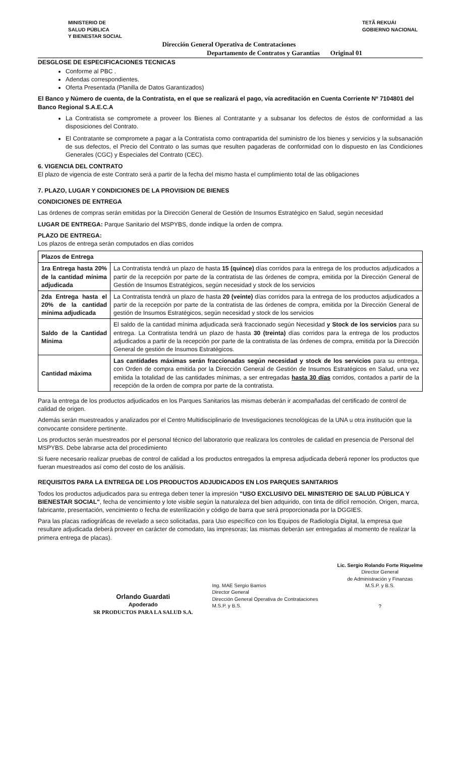MINISTERIO DE
SALUD PÚBLICA
Y BIENESTAR SOCIAL
TETÃ REKUÁI
GOBIERNO NACIONAL
Dirección General Operativa de Contrataciones
Departamento de Contratos y Garantías Original 01
DESGLOSE DE ESPECIFICACIONES TECNICAS
Conforme al PBC .
Adendas correspondientes.
Oferta Presentada (Planilla de Datos Garantizados)
El Banco y Número de cuenta, de la Contratista, en el que se realizará el pago, vía acreditación en Cuenta Corriente Nº 7104801 del Banco Regional S.A.E.C.A
La Contratista se compromete a proveer los Bienes al Contratante y a subsanar los defectos de éstos de conformidad a las disposiciones del Contrato.
El Contratante se compromete a pagar a la Contratista como contrapartida del suministro de los bienes y servicios y la subsanación de sus defectos, el Precio del Contrato o las sumas que resulten pagaderas de conformidad con lo dispuesto en las Condiciones Generales (CGC) y Especiales del Contrato (CEC).
6. VIGENCIA DEL CONTRATO
El plazo de vigencia de este Contrato será a partir de la fecha del mismo hasta el cumplimiento total de las obligaciones
7. PLAZO, LUGAR Y CONDICIONES DE LA PROVISION DE BIENES
CONDICIONES DE ENTREGA
Las órdenes de compras serán emitidas por la Dirección General de Gestión de Insumos Estratégico en Salud, según necesidad
LUGAR DE ENTREGA: Parque Sanitario del MSPYBS, donde indique la orden de compra.
PLAZO DE ENTREGA:
Los plazos de entrega serán computados en días corridos
| Plazos de Entrega | |
| --- | --- |
| 1ra Entrega hasta 20% de la cantidad mínima adjudicada | La Contratista tendrá un plazo de hasta 15 (quince) días corridos para la entrega de los productos adjudicados a partir de la recepción por parte de la contratista de las órdenes de compra, emitida por la Dirección General de Gestión de Insumos Estratégicos, según necesidad y stock de los servicios |
| 2da Entrega hasta el 20% de la cantidad mínima adjudicada | La Contratista tendrá un plazo de hasta 20 (veinte) días corridos para la entrega de los productos adjudicados a partir de la recepción por parte de la contratista de las órdenes de compra, emitida por la Dirección General de gestión de Insumos Estratégicos, según necesidad y stock de los servicios |
| Saldo de la Cantidad Mínima | El saldo de la cantidad mínima adjudicada será fraccionado según Necesidad y Stock de los servicios para su entrega. La Contratista tendrá un plazo de hasta 30 (treinta) días corridos para la entrega de los productos adjudicados a partir de la recepción por parte de la contratista de las órdenes de compra, emitida por la Dirección General de gestión de Insumos Estratégicos. |
| Cantidad máxima | Las cantidades máximas serán fraccionadas según necesidad y stock de los servicios para su entrega, con Orden de compra emitida por la Dirección General de Gestión de Insumos Estratégicos en Salud, una vez emitida la totalidad de las cantidades mínimas, a ser entregadas hasta 30 días corridos, contados a partir de la recepción de la orden de compra por parte de la contratista. |
Para la entrega de los productos adjudicados en los Parques Sanitarios las mismas deberán ir acompañadas del certificado de control de calidad de origen.
Además serán muestreados y analizados por el Centro Multidisciplinario de Investigaciones tecnológicas de la UNA u otra institución que la convocante considere pertinente.
Los productos serán muestreados por el personal técnico del laboratorio que realizara los controles de calidad en presencia de Personal del MSPYBS. Debe labrarse acta del procedimiento
Si fuere necesario realizar pruebas de control de calidad a los productos entregados la empresa adjudicada deberá reponer los productos que fueran muestreados así como del costo de los análisis.
REQUISITOS PARA LA ENTREGA DE LOS PRODUCTOS ADJUDICADOS EN LOS PARQUES SANITARIOS
Todos los productos adjudicados para su entrega deben tener la impresión "USO EXCLUSIVO DEL MINISTERIO DE SALUD PÚBLICA Y BIENESTAR SOCIAL", fecha de vencimiento y lote visible según la naturaleza del bien adquirido, con tinta de difícil remoción. Origen, marca, fabricante, presentación, vencimiento o fecha de esterilización y código de barra que será proporcionada por la DGGIES.
Para las placas radiográficas de revelado a seco solicitadas, para Uso específico con los Equipos de Radiología Digital, la empresa que resultare adjudicada deberá proveer en carácter de comodato, las impresoras; las mismas deberán ser entregadas al momento de realizar la primera entrega de placas).
Orlando Guardati
Apoderado
SR PRODUCTOS PARA LA SALUD S.A.
Ing. MAE Sergio Barrios
Director General
Dirección General Operativa de Contrataciones
M.S.P. y B.S.
Lic. Sergio Rolando Forte Riquelme
Director General
de Administración y Finanzas
M.S.P. y B.S.
?